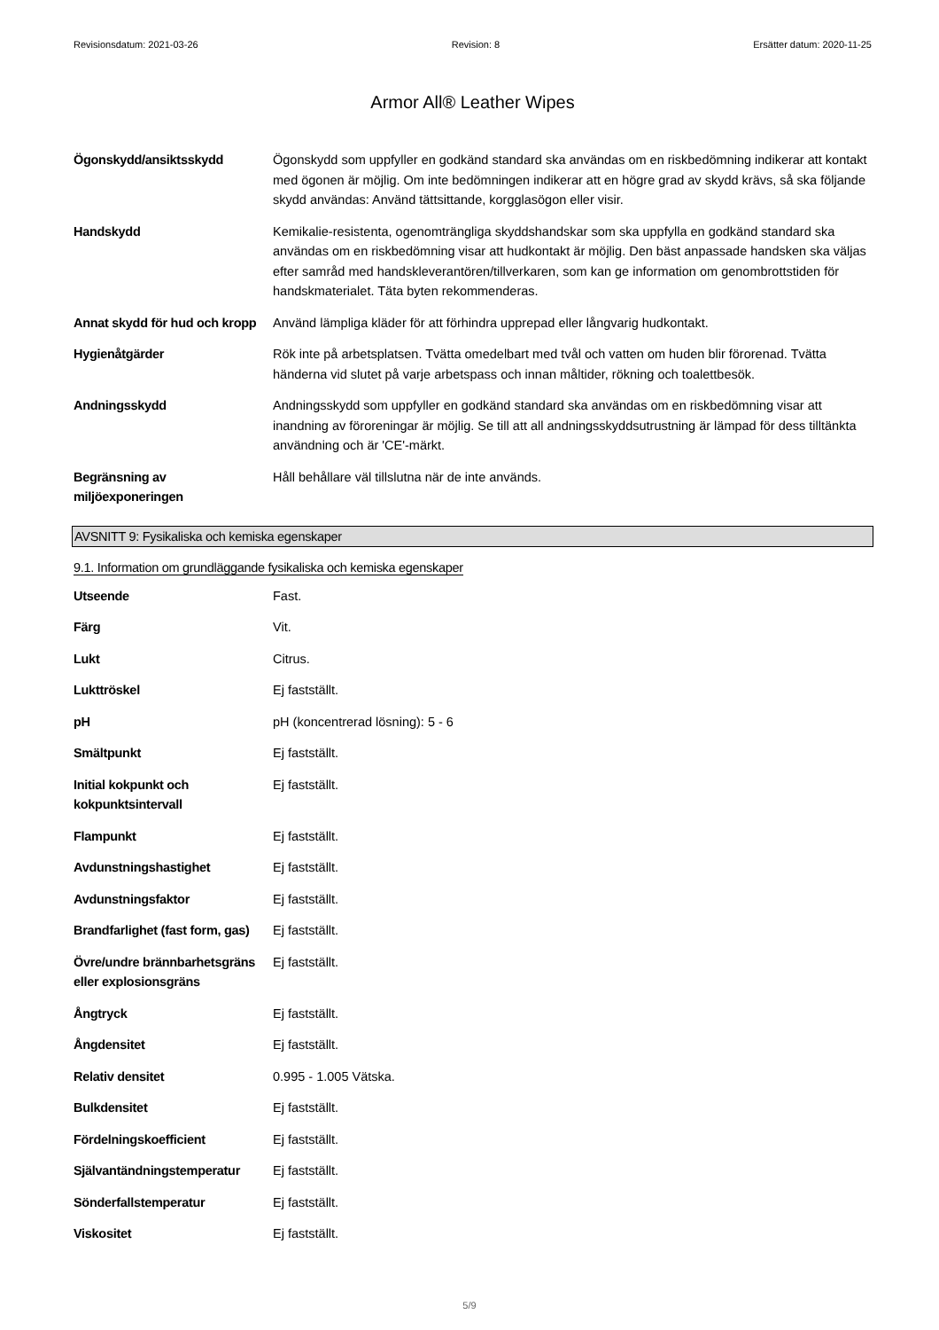Revisionsdatum: 2021-03-26 Revision: 8 Ersätter datum: 2020-11-25
Armor All® Leather Wipes
| Ögonskydd/ansiktsskydd | Ögonskydd som uppfyller en godkänd standard ska användas om en riskbedömning indikerar att kontakt med ögonen är möjlig. Om inte bedömningen indikerar att en högre grad av skydd krävs, så ska följande skydd användas: Använd tättsittande, korgglasögon eller visir. |
| Handskydd | Kemikalie-resistenta, ogenomträngliga skyddshandskar som ska uppfylla en godkänd standard ska användas om en riskbedömning visar att hudkontakt är möjlig. Den bäst anpassade handsken ska väljas efter samråd med handskleverantören/tillverkaren, som kan ge information om genombrottstiden för handskmaterialet. Täta byten rekommenderas. |
| Annat skydd för hud och kropp | Använd lämpliga kläder för att förhindra upprepad eller långvarig hudkontakt. |
| Hygienåtgärder | Rök inte på arbetsplatsen. Tvätta omedelbart med tvål och vatten om huden blir förorenad. Tvätta händerna vid slutet på varje arbetspass och innan måltider, rökning och toalettbesök. |
| Andningsskydd | Andningsskydd som uppfyller en godkänd standard ska användas om en riskbedömning visar att inandning av föroreningar är möjlig. Se till att all andningsskyddsutrustning är lämpad för dess tilltänkta användning och är 'CE'-märkt. |
| Begränsning av miljöexponeringen | Håll behållare väl tillslutna när de inte används. |
AVSNITT 9: Fysikaliska och kemiska egenskaper
9.1. Information om grundläggande fysikaliska och kemiska egenskaper
| Utseende | Fast. |
| Färg | Vit. |
| Lukt | Citrus. |
| Lukttröskel | Ej fastställt. |
| pH | pH (koncentrerad lösning): 5 - 6 |
| Smältpunkt | Ej fastställt. |
| Initial kokpunkt och kokpunktsintervall | Ej fastställt. |
| Flampunkt | Ej fastställt. |
| Avdunstningshastighet | Ej fastställt. |
| Avdunstningsfaktor | Ej fastställt. |
| Brandfarlighet (fast form, gas) | Ej fastställt. |
| Övre/undre brännbarhetsgräns eller explosionsgräns | Ej fastställt. |
| Ångtryck | Ej fastställt. |
| Ångdensitet | Ej fastställt. |
| Relativ densitet | 0.995 - 1.005 Vätska. |
| Bulkdensitet | Ej fastställt. |
| Fördelningskoefficient | Ej fastställt. |
| Självantändningstemperatur | Ej fastställt. |
| Sönderfallstemperatur | Ej fastställt. |
| Viskositet | Ej fastställt. |
5/9